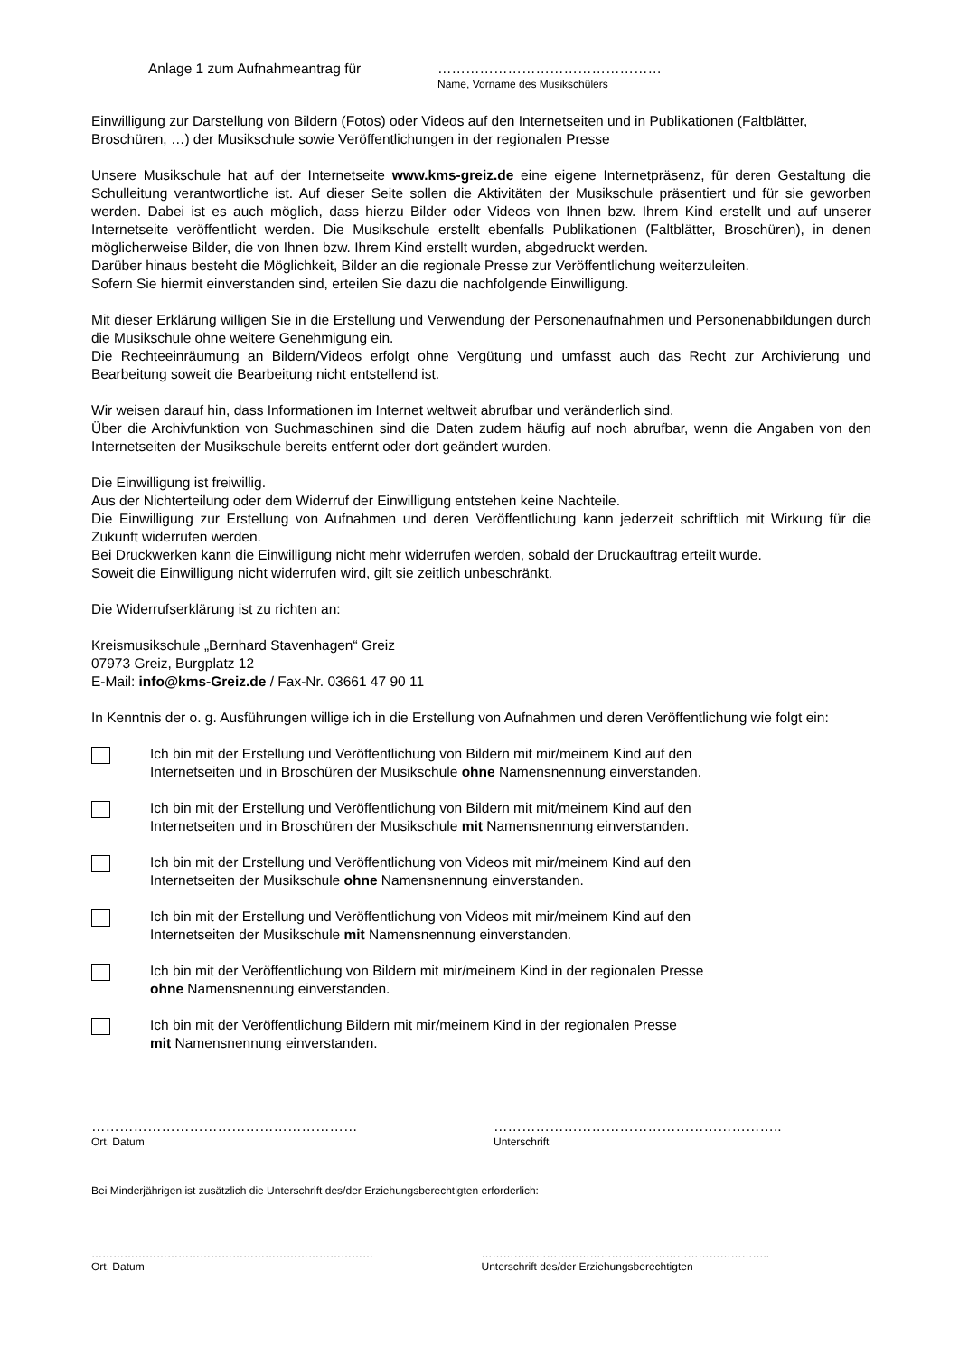Anlage 1 zum Aufnahmeantrag für …………………………………………
Name, Vorname des Musikschülers
Einwilligung zur Darstellung von Bildern (Fotos) oder Videos auf den Internetseiten und in Publikationen (Faltblätter, Broschüren, …) der Musikschule sowie Veröffentlichungen in der regionalen Presse
Unsere Musikschule hat auf der Internetseite www.kms-greiz.de eine eigene Internetpräsenz, für deren Gestaltung die Schulleitung verantwortliche ist. Auf dieser Seite sollen die Aktivitäten der Musikschule präsentiert und für sie geworben werden. Dabei ist es auch möglich, dass hierzu Bilder oder Videos von Ihnen bzw. Ihrem Kind erstellt und auf unserer Internetseite veröffentlicht werden. Die Musikschule erstellt ebenfalls Publikationen (Faltblätter, Broschüren), in denen möglicherweise Bilder, die von Ihnen bzw. Ihrem Kind erstellt wurden, abgedruckt werden.
Darüber hinaus besteht die Möglichkeit, Bilder an die regionale Presse zur Veröffentlichung weiterzuleiten.
Sofern Sie hiermit einverstanden sind, erteilen Sie dazu die nachfolgende Einwilligung.
Mit dieser Erklärung willigen Sie in die Erstellung und Verwendung der Personenaufnahmen und Personenabbildungen durch die Musikschule ohne weitere Genehmigung ein.
Die Rechteeinräumung an Bildern/Videos erfolgt ohne Vergütung und umfasst auch das Recht zur Archivierung und Bearbeitung soweit die Bearbeitung nicht entstellend ist.
Wir weisen darauf hin, dass Informationen im Internet weltweit abrufbar und veränderlich sind.
Über die Archivfunktion von Suchmaschinen sind die Daten zudem häufig auf noch abrufbar, wenn die Angaben von den Internetseiten der Musikschule bereits entfernt oder dort geändert wurden.
Die Einwilligung ist freiwillig.
Aus der Nichterteilung oder dem Widerruf der Einwilligung entstehen keine Nachteile.
Die Einwilligung zur Erstellung von Aufnahmen und deren Veröffentlichung kann jederzeit schriftlich mit Wirkung für die Zukunft widerrufen werden.
Bei Druckwerken kann die Einwilligung nicht mehr widerrufen werden, sobald der Druckauftrag erteilt wurde.
Soweit die Einwilligung nicht widerrufen wird, gilt sie zeitlich unbeschränkt.
Die Widerrufserklärung ist zu richten an:
Kreismusikschule „Bernhard Stavenhagen“ Greiz
07973 Greiz, Burgplatz 12
E-Mail: info@kms-Greiz.de / Fax-Nr. 03661 47 90 11
In Kenntnis der o. g. Ausführungen willige ich in die Erstellung von Aufnahmen und deren Veröffentlichung wie folgt ein:
Ich bin mit der Erstellung und Veröffentlichung von Bildern mit mir/meinem Kind auf den
Internetseiten und in Broschüren der Musikschule ohne Namensnennung einverstanden.
Ich bin mit der Erstellung und Veröffentlichung von Bildern mit mit/meinem Kind auf den
Internetseiten und in Broschüren der Musikschule mit Namensnennung einverstanden.
Ich bin mit der Erstellung und Veröffentlichung von Videos mit mir/meinem Kind auf den
Internetseiten der Musikschule ohne Namensnennung einverstanden.
Ich bin mit der Erstellung und Veröffentlichung von Videos mit mir/meinem Kind auf den
Internetseiten der Musikschule mit Namensnennung einverstanden.
Ich bin mit der Veröffentlichung von Bildern mit mir/meinem Kind in der regionalen Presse
ohne Namensnennung einverstanden.
Ich bin mit der Veröffentlichung Bildern mit mir/meinem Kind in der regionalen Presse
mit Namensnennung einverstanden.
…………………………………………………
Ort, Datum
……………………………………………………..
Unterschrift
Bei Minderjährigen ist zusätzlich die Unterschrift des/der Erziehungsberechtigten erforderlich:
……………………………………………………………………
Ort, Datum
……………………………………………………………………..
Unterschrift des/der Erziehungsberechtigten